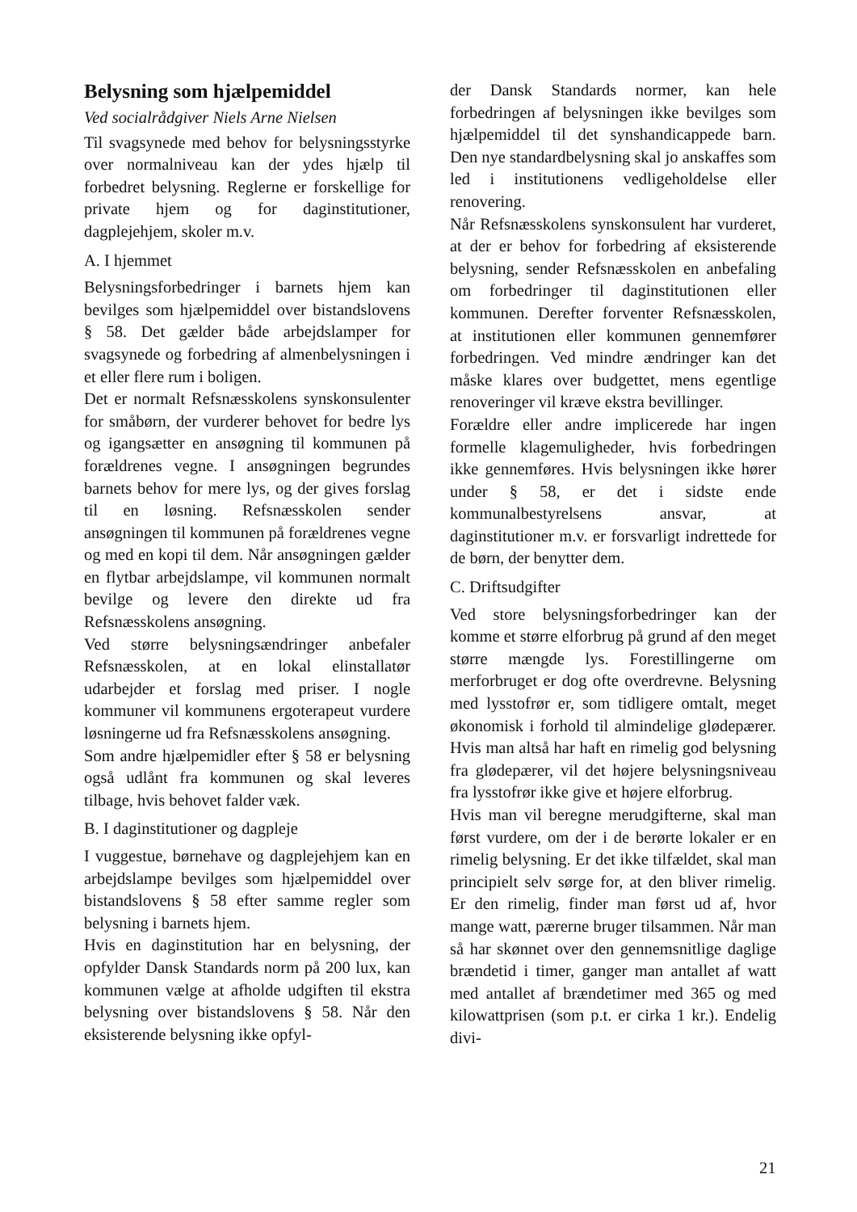Belysning som hjælpemiddel
Ved socialrådgiver Niels Arne Nielsen
Til svagsynede med behov for belysningsstyrke over normalniveau kan der ydes hjælp til forbedret belysning. Reglerne er forskellige for private hjem og for daginstitutioner, dagplejehjem, skoler m.v.
A. I hjemmet
Belysningsforbedringer i barnets hjem kan bevilges som hjælpemiddel over bistandslovens § 58. Det gælder både arbejdslamper for svagsynede og forbedring af almenbelysningen i et eller flere rum i boligen.
Det er normalt Refsnæsskolens synskonsulenter for småbørn, der vurderer behovet for bedre lys og igangsætter en ansøgning til kommunen på forældrenes vegne. I ansøgningen begrundes barnets behov for mere lys, og der gives forslag til en løsning. Refsnæsskolen sender ansøgningen til kommunen på forældrenes vegne og med en kopi til dem. Når ansøgningen gælder en flytbar arbejdslampe, vil kommunen normalt bevilge og levere den direkte ud fra Refsnæsskolens ansøgning.
Ved større belysningsændringer anbefaler Refsnæsskolen, at en lokal elinstallatør udarbejder et forslag med priser. I nogle kommuner vil kommunens ergoterapeut vurdere løsningerne ud fra Refsnæsskolens ansøgning.
Som andre hjælpemidler efter § 58 er belysning også udlånt fra kommunen og skal leveres tilbage, hvis behovet falder væk.
B. I daginstitutioner og dagpleje
I vuggestue, børnehave og dagplejehjem kan en arbejdslampe bevilges som hjælpemiddel over bistandslovens § 58 efter samme regler som belysning i barnets hjem.
Hvis en daginstitution har en belysning, der opfylder Dansk Standards norm på 200 lux, kan kommunen vælge at afholde udgiften til ekstra belysning over bistandslovens § 58. Når den eksisterende belysning ikke opfyl-
der Dansk Standards normer, kan hele forbedringen af belysningen ikke bevilges som hjælpemiddel til det synshandicappede barn. Den nye standardbelysning skal jo anskaffes som led i institutionens vedligeholdelse eller renovering.
Når Refsnæsskolens synskonsulent har vurderet, at der er behov for forbedring af eksisterende belysning, sender Refsnæsskolen en anbefaling om forbedringer til daginstitutionen eller kommunen. Derefter forventer Refsnæsskolen, at institutionen eller kommunen gennemfører forbedringen. Ved mindre ændringer kan det måske klares over budgettet, mens egentlige renoveringer vil kræve ekstra bevillinger.
Forældre eller andre implicerede har ingen formelle klagemuligheder, hvis forbedringen ikke gennemføres. Hvis belysningen ikke hører under § 58, er det i sidste ende kommunalbestyrelsens ansvar, at daginstitutioner m.v. er forsvarligt indrettede for de børn, der benytter dem.
C. Driftsudgifter
Ved store belysningsforbedringer kan der komme et større elforbrug på grund af den meget større mængde lys. Forestillingerne om merforbruget er dog ofte overdrevne. Belysning med lysstofrør er, som tidligere omtalt, meget økonomisk i forhold til almindelige glødepærer. Hvis man altså har haft en rimelig god belysning fra glødepærer, vil det højere belysningsniveau fra lysstofrør ikke give et højere elforbrug.
Hvis man vil beregne merudgifterne, skal man først vurdere, om der i de berørte lokaler er en rimelig belysning. Er det ikke tilfældet, skal man principielt selv sørge for, at den bliver rimelig. Er den rimelig, finder man først ud af, hvor mange watt, pærerne bruger tilsammen. Når man så har skønnet over den gennemsnitlige daglige brændetid i timer, ganger man antallet af watt med antallet af brændetimer med 365 og med kilowattprisen (som p.t. er cirka 1 kr.). Endelig divi-
21